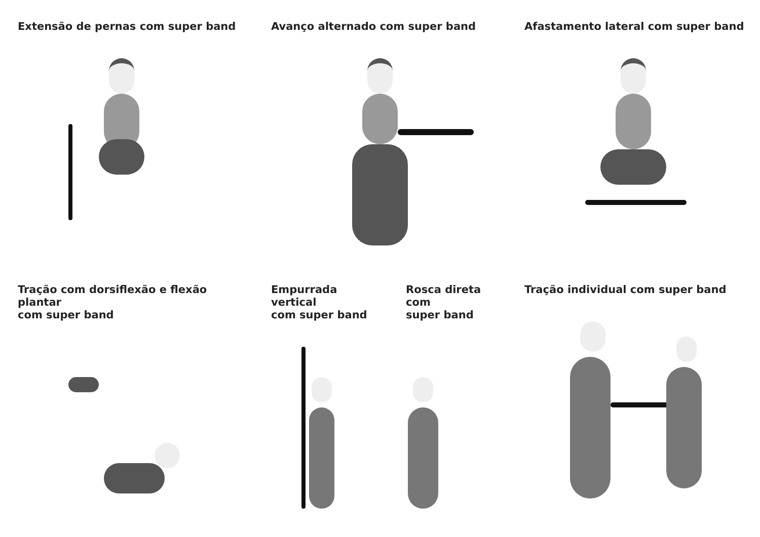Extensão de pernas com super band
Avanço alternado com super band
Afastamento lateral com super band
Tração com dorsiflexão e flexão plantar
com super band
Empurrada vertical
com super band
Rosca direta com
super band
Tração individual com super band